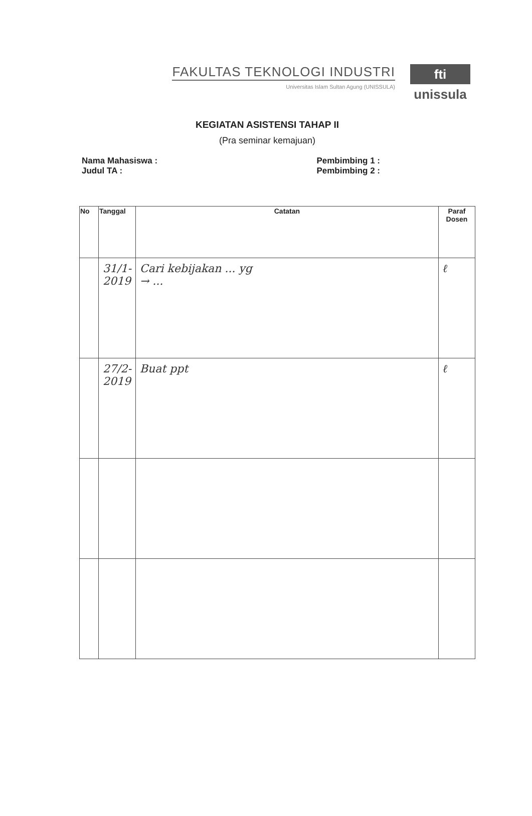FAKULTAS TEKNOLOGI INDUSTRI
Universitas Islam Sultan Agung (UNISSULA)
fti
unissula
KEGIATAN ASISTENSI TAHAP II
(Pra seminar kemajuan)
Nama Mahasiswa :
Judul TA :
Pembimbing 1 :
Pembimbing 2 :
| No | Tanggal | Catatan | Paraf Dosen |
| --- | --- | --- | --- |
| | 31/1-2019 | Cari kebijakan ... yg → ... | ℓ |
| | 27/2-2019 | Buat ppt | ℓ |